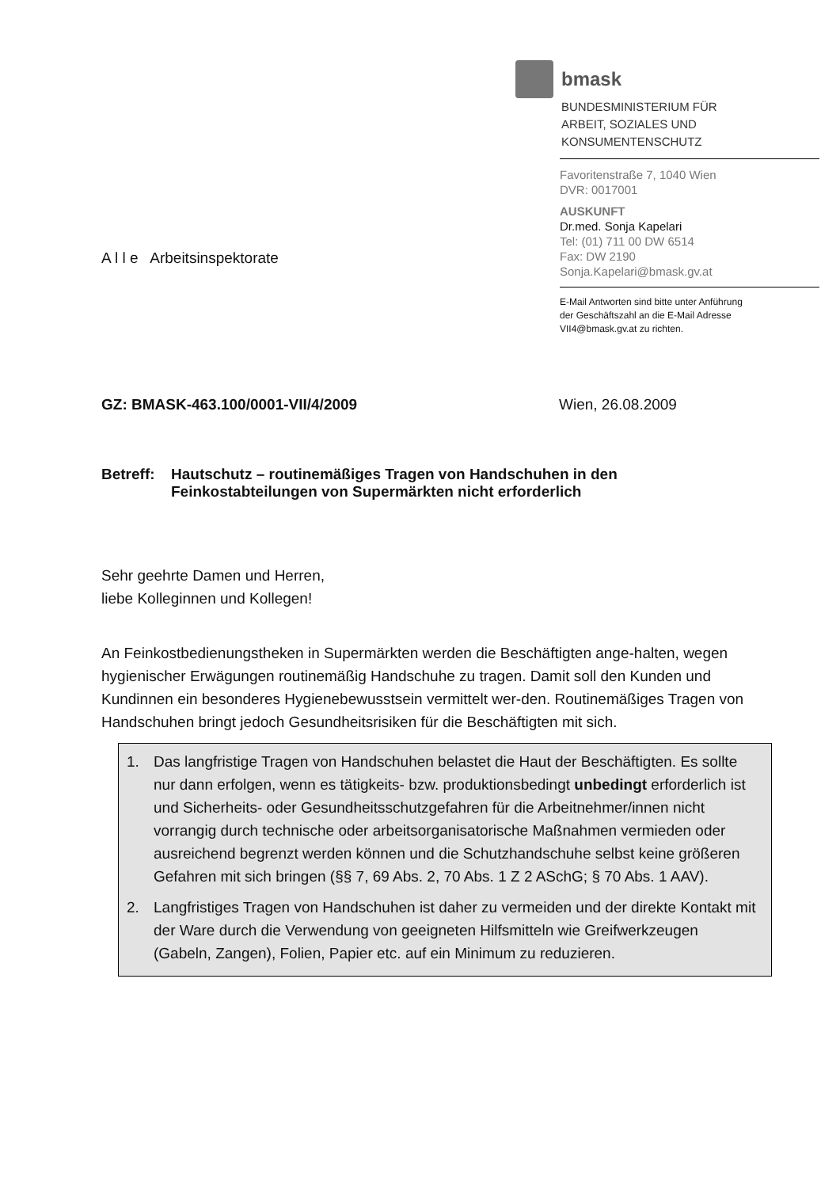bmask
BUNDESMINISTERIUM FÜR
ARBEIT, SOZIALES UND
KONSUMENTENSCHUTZ
Favoritenstraße 7, 1040 Wien
DVR: 0017001
AUSKUNFT
Dr.med. Sonja Kapelari
Tel: (01) 711 00 DW 6514
Fax: DW 2190
Sonja.Kapelari@bmask.gv.at
E-Mail Antworten sind bitte unter Anführung
der Geschäftszahl an die E-Mail Adresse
VII4@bmask.gv.at zu richten.
A l l e Arbeitsinspektorate
GZ: BMASK-463.100/0001-VII/4/2009 Wien, 26.08.2009
Betreff:
Hautschutz – routinemäßiges Tragen von Handschuhen in den
Feinkostabteilungen von Supermärkten nicht erforderlich
Sehr geehrte Damen und Herren,
liebe Kolleginnen und Kollegen!
An Feinkostbedienungstheken in Supermärkten werden die Beschäftigten ange-halten, wegen hygienischer Erwägungen routinemäßig Handschuhe zu tragen. Damit soll den Kunden und Kundinnen ein besonderes Hygienebewusstsein vermittelt wer-den. Routinemäßiges Tragen von Handschuhen bringt jedoch Gesundheitsrisiken für die Beschäftigten mit sich.
1. Das langfristige Tragen von Handschuhen belastet die Haut der Beschäftigten. Es sollte nur dann erfolgen, wenn es tätigkeits- bzw. produktionsbedingt unbedingt erforderlich ist und Sicherheits- oder Gesundheitsschutzgefahren für die Arbeitnehmer/innen nicht vorrangig durch technische oder arbeitsorganisatorische Maßnahmen vermieden oder ausreichend begrenzt werden können und die Schutzhandschuhe selbst keine größeren Gefahren mit sich bringen (§§ 7, 69 Abs. 2, 70 Abs. 1 Z 2 ASchG; § 70 Abs. 1 AAV).
2. Langfristiges Tragen von Handschuhen ist daher zu vermeiden und der direkte Kontakt mit der Ware durch die Verwendung von geeigneten Hilfsmitteln wie Greifwerkzeugen (Gabeln, Zangen), Folien, Papier etc. auf ein Minimum zu reduzieren.